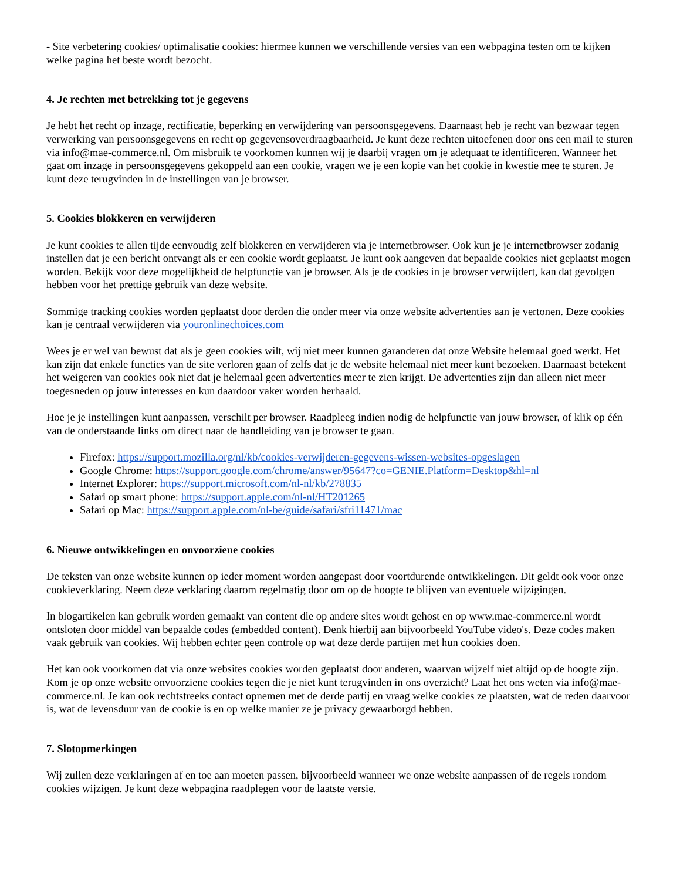- Site verbetering cookies/ optimalisatie cookies: hiermee kunnen we verschillende versies van een webpagina testen om te kijken welke pagina het beste wordt bezocht.
4. Je rechten met betrekking tot je gegevens
Je hebt het recht op inzage, rectificatie, beperking en verwijdering van persoonsgegevens. Daarnaast heb je recht van bezwaar tegen verwerking van persoonsgegevens en recht op gegevensoverdraagbaarheid. Je kunt deze rechten uitoefenen door ons een mail te sturen via info@mae-commerce.nl. Om misbruik te voorkomen kunnen wij je daarbij vragen om je adequaat te identificeren. Wanneer het gaat om inzage in persoonsgegevens gekoppeld aan een cookie, vragen we je een kopie van het cookie in kwestie mee te sturen. Je kunt deze terugvinden in de instellingen van je browser.
5. Cookies blokkeren en verwijderen
Je kunt cookies te allen tijde eenvoudig zelf blokkeren en verwijderen via je internetbrowser. Ook kun je je internetbrowser zodanig instellen dat je een bericht ontvangt als er een cookie wordt geplaatst. Je kunt ook aangeven dat bepaalde cookies niet geplaatst mogen worden. Bekijk voor deze mogelijkheid de helpfunctie van je browser. Als je de cookies in je browser verwijdert, kan dat gevolgen hebben voor het prettige gebruik van deze website.
Sommige tracking cookies worden geplaatst door derden die onder meer via onze website advertenties aan je vertonen. Deze cookies kan je centraal verwijderen via youronlinechoices.com
Wees je er wel van bewust dat als je geen cookies wilt, wij niet meer kunnen garanderen dat onze Website helemaal goed werkt. Het kan zijn dat enkele functies van de site verloren gaan of zelfs dat je de website helemaal niet meer kunt bezoeken. Daarnaast betekent het weigeren van cookies ook niet dat je helemaal geen advertenties meer te zien krijgt. De advertenties zijn dan alleen niet meer toegesneden op jouw interesses en kun daardoor vaker worden herhaald.
Hoe je je instellingen kunt aanpassen, verschilt per browser. Raadpleeg indien nodig de helpfunctie van jouw browser, of klik op één van de onderstaande links om direct naar de handleiding van je browser te gaan.
Firefox: https://support.mozilla.org/nl/kb/cookies-verwijderen-gegevens-wissen-websites-opgeslagen
Google Chrome: https://support.google.com/chrome/answer/95647?co=GENIE.Platform=Desktop&hl=nl
Internet Explorer: https://support.microsoft.com/nl-nl/kb/278835
Safari op smart phone: https://support.apple.com/nl-nl/HT201265
Safari op Mac: https://support.apple.com/nl-be/guide/safari/sfri11471/mac
6. Nieuwe ontwikkelingen en onvoorziene cookies
De teksten van onze website kunnen op ieder moment worden aangepast door voortdurende ontwikkelingen. Dit geldt ook voor onze cookieverklaring. Neem deze verklaring daarom regelmatig door om op de hoogte te blijven van eventuele wijzigingen.
In blogartikelen kan gebruik worden gemaakt van content die op andere sites wordt gehost en op www.mae-commerce.nl wordt ontsloten door middel van bepaalde codes (embedded content). Denk hierbij aan bijvoorbeeld YouTube video's. Deze codes maken vaak gebruik van cookies. Wij hebben echter geen controle op wat deze derde partijen met hun cookies doen.
Het kan ook voorkomen dat via onze websites cookies worden geplaatst door anderen, waarvan wijzelf niet altijd op de hoogte zijn. Kom je op onze website onvoorziene cookies tegen die je niet kunt terugvinden in ons overzicht? Laat het ons weten via info@mae-commerce.nl. Je kan ook rechtstreeks contact opnemen met de derde partij en vraag welke cookies ze plaatsten, wat de reden daarvoor is, wat de levensduur van de cookie is en op welke manier ze je privacy gewaarborgd hebben.
7. Slotopmerkingen
Wij zullen deze verklaringen af en toe aan moeten passen, bijvoorbeeld wanneer we onze website aanpassen of de regels rondom cookies wijzigen. Je kunt deze webpagina raadplegen voor de laatste versie.